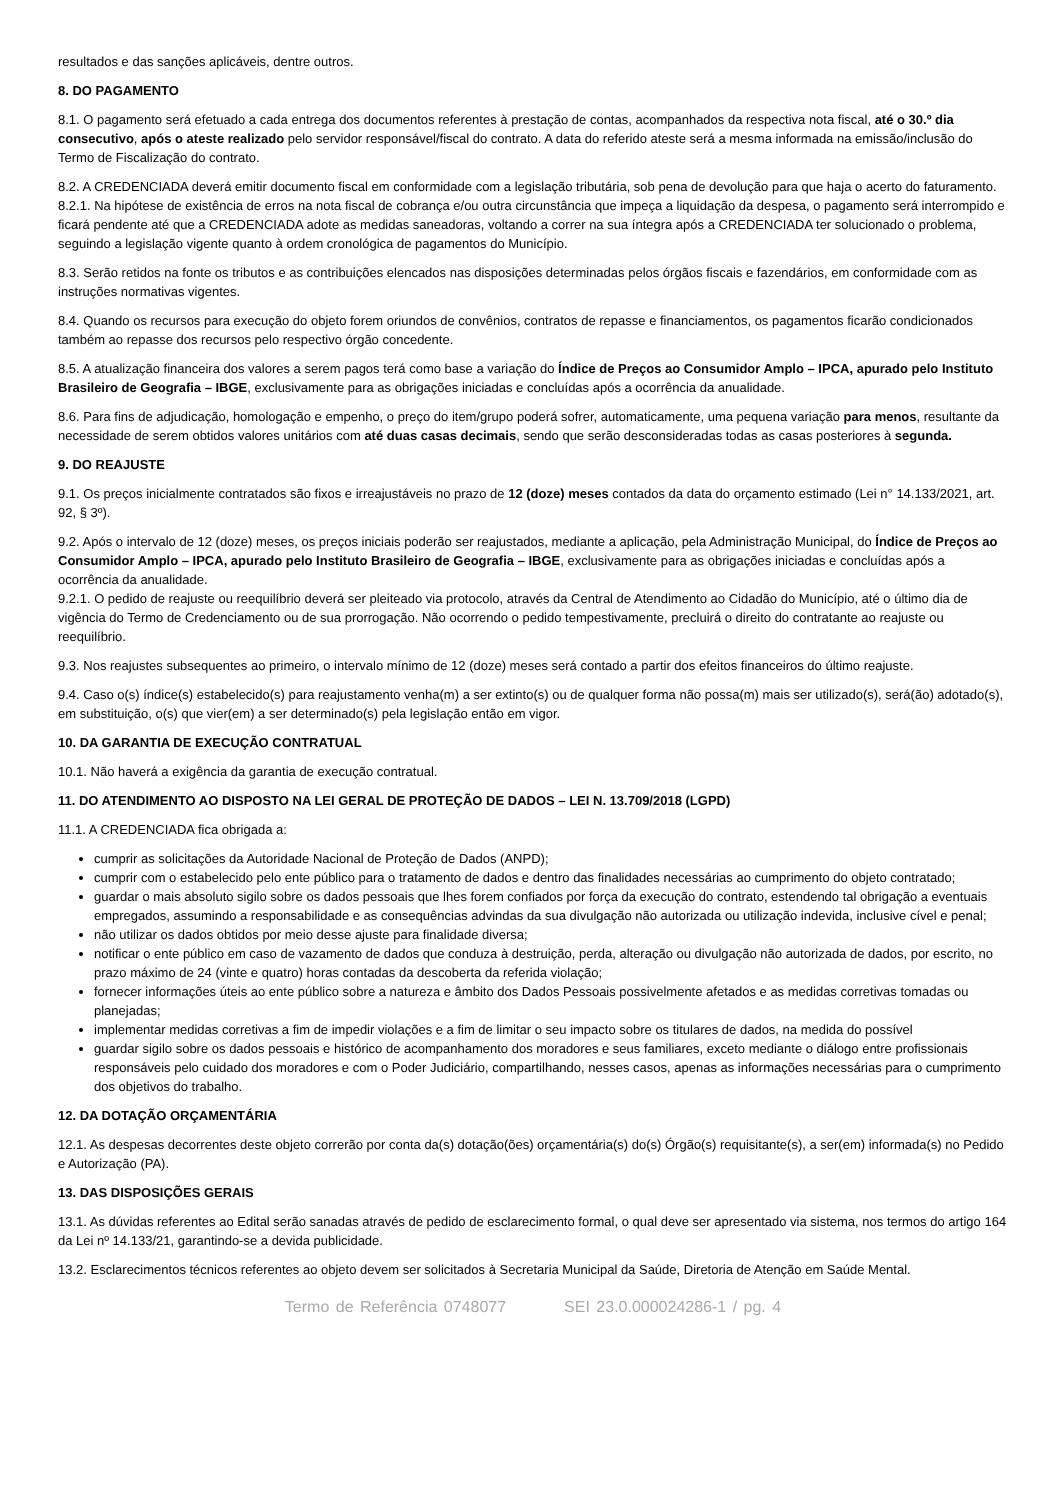resultados e das sanções aplicáveis, dentre outros.
8. DO PAGAMENTO
8.1. O pagamento será efetuado a cada entrega dos documentos referentes à prestação de contas, acompanhados da respectiva nota fiscal, até o 30.º dia consecutivo, após o ateste realizado pelo servidor responsável/fiscal do contrato. A data do referido ateste será a mesma informada na emissão/inclusão do Termo de Fiscalização do contrato.
8.2. A CREDENCIADA deverá emitir documento fiscal em conformidade com a legislação tributária, sob pena de devolução para que haja o acerto do faturamento.
8.2.1. Na hipótese de existência de erros na nota fiscal de cobrança e/ou outra circunstância que impeça a liquidação da despesa, o pagamento será interrompido e ficará pendente até que a CREDENCIADA adote as medidas saneadoras, voltando a correr na sua íntegra após a CREDENCIADA ter solucionado o problema, seguindo a legislação vigente quanto à ordem cronológica de pagamentos do Município.
8.3. Serão retidos na fonte os tributos e as contribuições elencados nas disposições determinadas pelos órgãos fiscais e fazendários, em conformidade com as instruções normativas vigentes.
8.4. Quando os recursos para execução do objeto forem oriundos de convênios, contratos de repasse e financiamentos, os pagamentos ficarão condicionados também ao repasse dos recursos pelo respectivo órgão concedente.
8.5. A atualização financeira dos valores a serem pagos terá como base a variação do Índice de Preços ao Consumidor Amplo – IPCA, apurado pelo Instituto Brasileiro de Geografia – IBGE, exclusivamente para as obrigações iniciadas e concluídas após a ocorrência da anualidade.
8.6. Para fins de adjudicação, homologação e empenho, o preço do item/grupo poderá sofrer, automaticamente, uma pequena variação para menos, resultante da necessidade de serem obtidos valores unitários com até duas casas decimais, sendo que serão desconsideradas todas as casas posteriores à segunda.
9. DO REAJUSTE
9.1. Os preços inicialmente contratados são fixos e irreajustáveis no prazo de 12 (doze) meses contados da data do orçamento estimado (Lei n° 14.133/2021, art. 92, § 3º).
9.2. Após o intervalo de 12 (doze) meses, os preços iniciais poderão ser reajustados, mediante a aplicação, pela Administração Municipal, do Índice de Preços ao Consumidor Amplo – IPCA, apurado pelo Instituto Brasileiro de Geografia – IBGE, exclusivamente para as obrigações iniciadas e concluídas após a ocorrência da anualidade.
9.2.1. O pedido de reajuste ou reequilíbrio deverá ser pleiteado via protocolo, através da Central de Atendimento ao Cidadão do Município, até o último dia de vigência do Termo de Credenciamento ou de sua prorrogação. Não ocorrendo o pedido tempestivamente, precluirá o direito do contratante ao reajuste ou reequilíbrio.
9.3. Nos reajustes subsequentes ao primeiro, o intervalo mínimo de 12 (doze) meses será contado a partir dos efeitos financeiros do último reajuste.
9.4. Caso o(s) índice(s) estabelecido(s) para reajustamento venha(m) a ser extinto(s) ou de qualquer forma não possa(m) mais ser utilizado(s), será(ão) adotado(s), em substituição, o(s) que vier(em) a ser determinado(s) pela legislação então em vigor.
10. DA GARANTIA DE EXECUÇÃO CONTRATUAL
10.1. Não haverá a exigência da garantia de execução contratual.
11. DO ATENDIMENTO AO DISPOSTO NA LEI GERAL DE PROTEÇÃO DE DADOS – LEI N. 13.709/2018 (LGPD)
11.1. A CREDENCIADA fica obrigada a:
cumprir as solicitações da Autoridade Nacional de Proteção de Dados (ANPD);
cumprir com o estabelecido pelo ente público para o tratamento de dados e dentro das finalidades necessárias ao cumprimento do objeto contratado;
guardar o mais absoluto sigilo sobre os dados pessoais que lhes forem confiados por força da execução do contrato, estendendo tal obrigação a eventuais empregados, assumindo a responsabilidade e as consequências advindas da sua divulgação não autorizada ou utilização indevida, inclusive cível e penal;
não utilizar os dados obtidos por meio desse ajuste para finalidade diversa;
notificar o ente público em caso de vazamento de dados que conduza à destruição, perda, alteração ou divulgação não autorizada de dados, por escrito, no prazo máximo de 24 (vinte e quatro) horas contadas da descoberta da referida violação;
fornecer informações úteis ao ente público sobre a natureza e âmbito dos Dados Pessoais possivelmente afetados e as medidas corretivas tomadas ou planejadas;
implementar medidas corretivas a fim de impedir violações e a fim de limitar o seu impacto sobre os titulares de dados, na medida do possível
guardar sigilo sobre os dados pessoais e histórico de acompanhamento dos moradores e seus familiares, exceto mediante o diálogo entre profissionais responsáveis pelo cuidado dos moradores e com o Poder Judiciário, compartilhando, nesses casos, apenas as informações necessárias para o cumprimento dos objetivos do trabalho.
12. DA DOTAÇÃO ORÇAMENTÁRIA
12.1. As despesas decorrentes deste objeto correrão por conta da(s) dotação(ões) orçamentária(s) do(s) Órgão(s) requisitante(s), a ser(em) informada(s) no Pedido e Autorização (PA).
13. DAS DISPOSIÇÕES GERAIS
13.1. As dúvidas referentes ao Edital serão sanadas através de pedido de esclarecimento formal, o qual deve ser apresentado via sistema, nos termos do artigo 164 da Lei nº 14.133/21, garantindo-se a devida publicidade.
13.2. Esclarecimentos técnicos referentes ao objeto devem ser solicitados à Secretaria Municipal da Saúde, Diretoria de Atenção em Saúde Mental.
Termo de Referência 0748077 SEI 23.0.000024286-1 / pg. 4